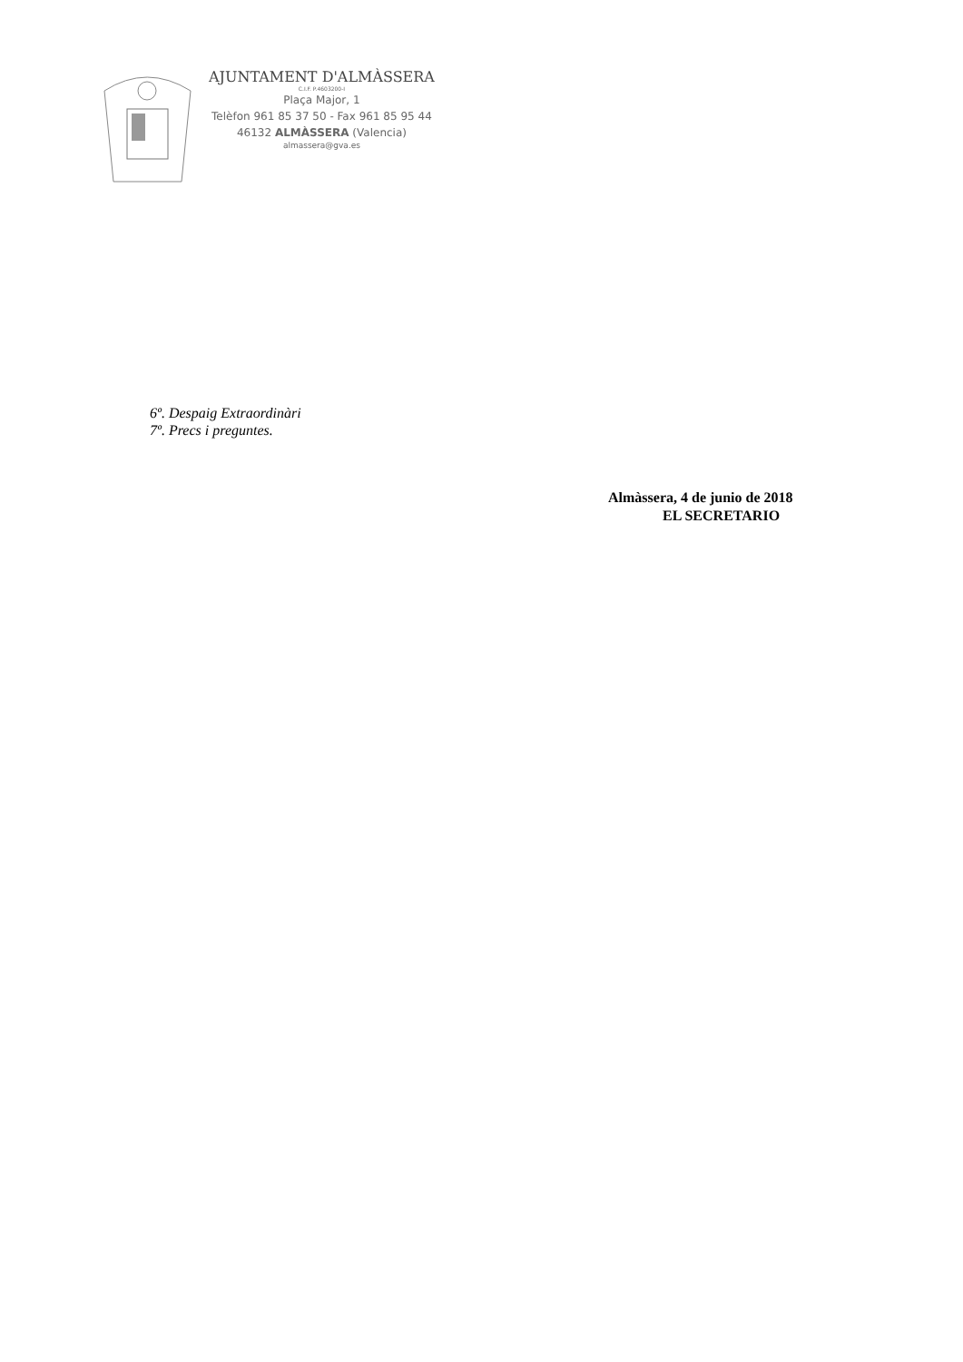AJUNTAMENT D'ALMÀSSERA
C.I.F. P.4603200-I
Plaça Major, 1
Telèfon 961 85 37 50 - Fax 961 85 95 44
46132 ALMÀSSERA (Valencia)
almassera@gva.es
6º. Despaig Extraordinàri
7º. Precs i preguntes.
Almàssera, 4 de junio de 2018
EL SECRETARIO